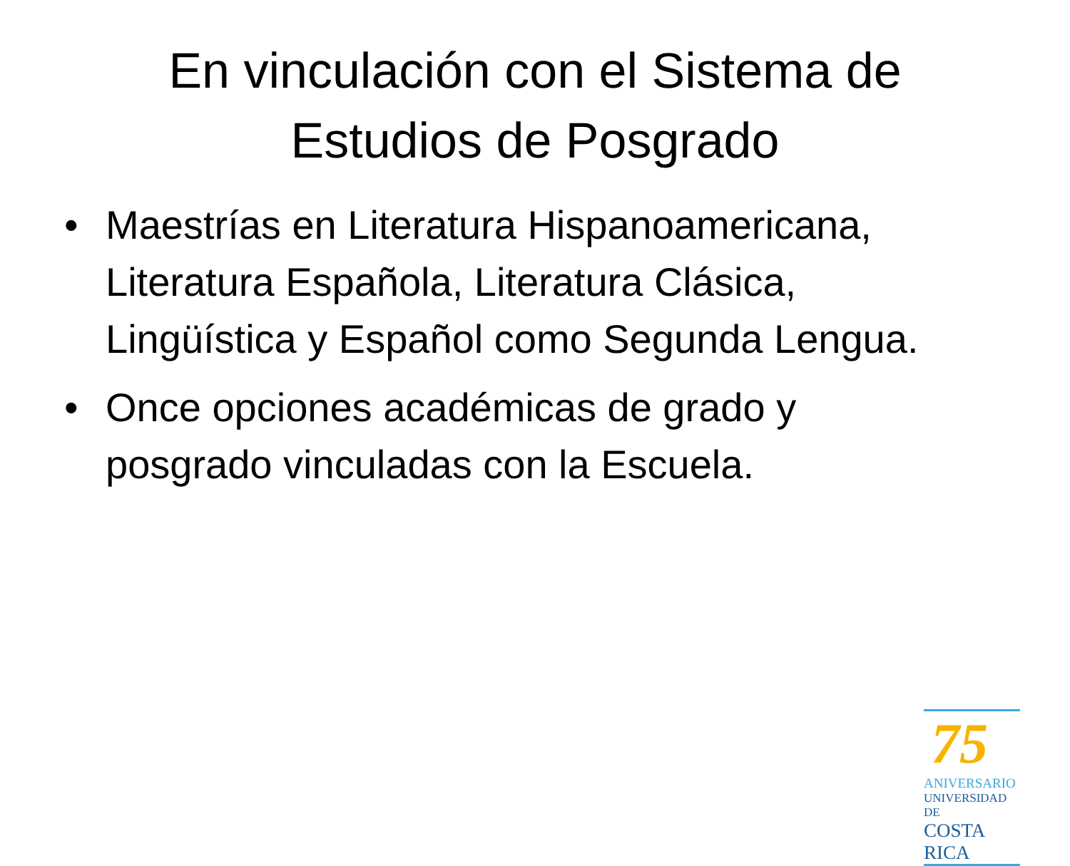En vinculación con el Sistema de Estudios de Posgrado
• Maestrías en Literatura Hispanoamericana, Literatura Española, Literatura Clásica, Lingüística y Español como Segunda Lengua.
• Once opciones académicas de grado y posgrado vinculadas con la Escuela.
75
ANIVERSARIO
UNIVERSIDAD DE
COSTA RICA